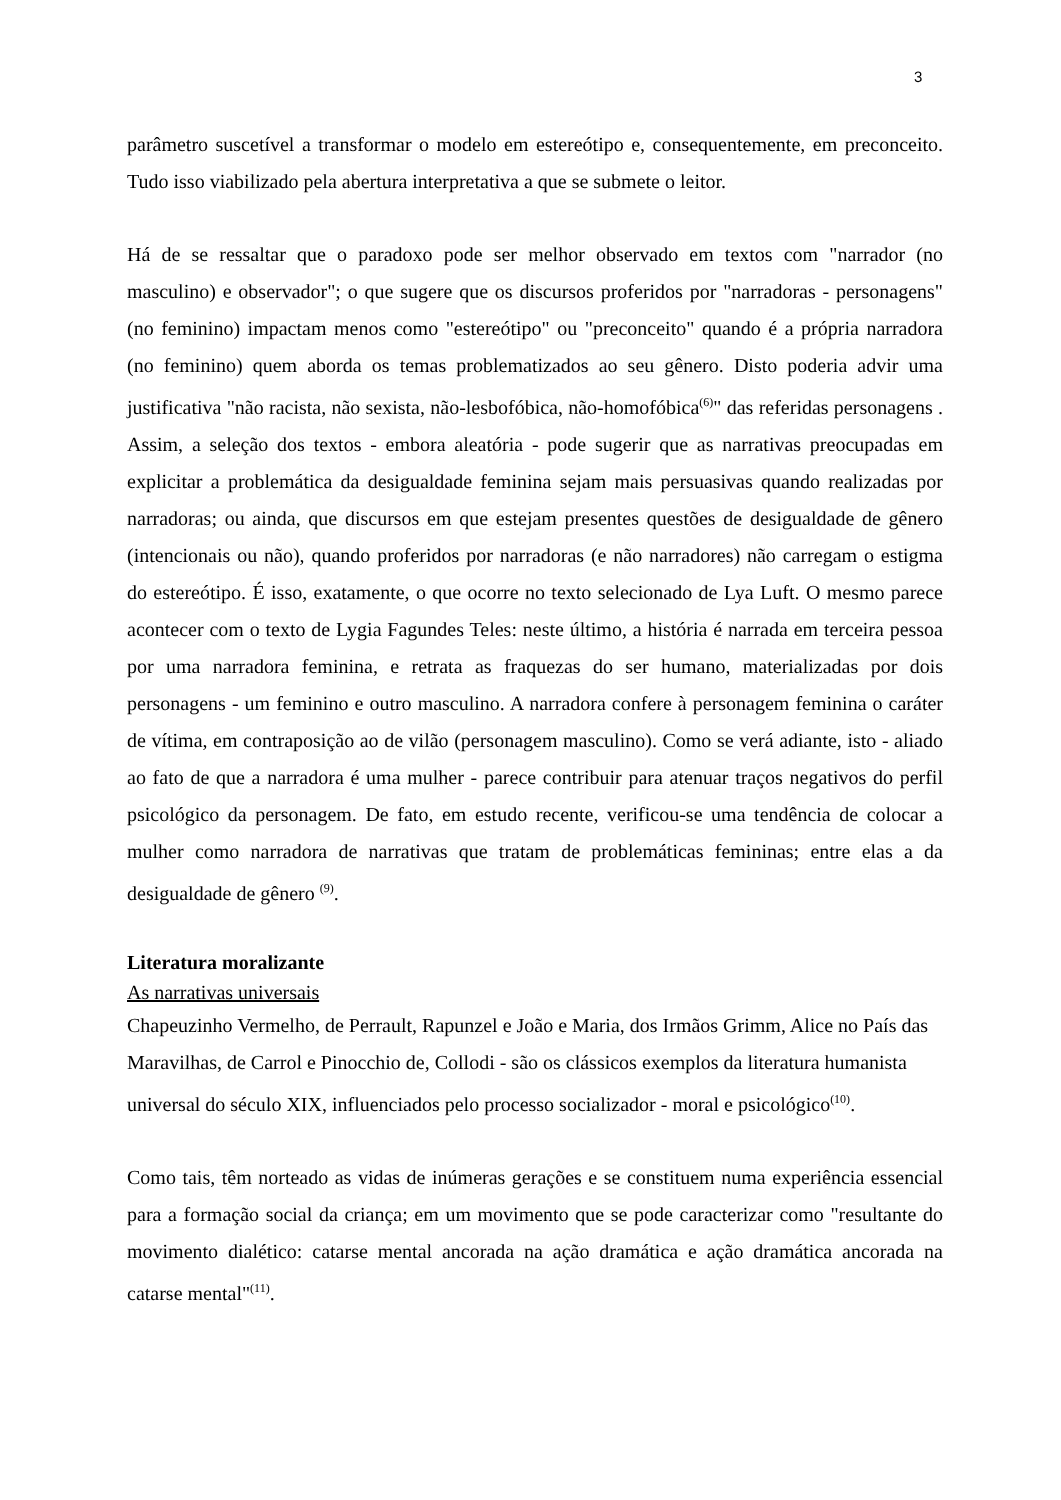3
parâmetro suscetível a transformar o modelo em estereótipo e, consequentemente, em preconceito. Tudo isso viabilizado pela abertura interpretativa a que se submete o leitor.
Há de se ressaltar que o paradoxo pode ser melhor observado em textos com "narrador (no masculino) e observador"; o que sugere que os discursos proferidos por "narradoras - personagens" (no feminino) impactam menos como "estereótipo" ou "preconceito" quando é a própria narradora (no feminino) quem aborda os temas problematizados ao seu gênero. Disto poderia advir uma justificativa "não racista, não sexista, não-lesbofóbica, não-homofóbica<sup>(6)</sup>" das referidas personagens . Assim, a seleção dos textos - embora aleatória - pode sugerir que as narrativas preocupadas em explicitar a problemática da desigualdade feminina sejam mais persuasivas quando realizadas por narradoras; ou ainda, que discursos em que estejam presentes questões de desigualdade de gênero (intencionais ou não), quando proferidos por narradoras (e não narradores) não carregam o estigma do estereótipo. É isso, exatamente, o que ocorre no texto selecionado de Lya Luft. O mesmo parece acontecer com o texto de Lygia Fagundes Teles: neste último, a história é narrada em terceira pessoa por uma narradora feminina, e retrata as fraquezas do ser humano, materializadas por dois personagens - um feminino e outro masculino. A narradora confere à personagem feminina o caráter de vítima, em contraposição ao de vilão (personagem masculino). Como se verá adiante, isto - aliado ao fato de que a narradora é uma mulher - parece contribuir para atenuar traços negativos do perfil psicológico da personagem. De fato, em estudo recente, verificou-se uma tendência de colocar a mulher como narradora de narrativas que tratam de problemáticas femininas; entre elas a da desigualdade de gênero <sup>(9)</sup>.
Literatura moralizante
As narrativas universais
Chapeuzinho Vermelho, de Perrault, Rapunzel e João e Maria, dos Irmãos Grimm, Alice no País das Maravilhas, de Carrol e Pinocchio de, Collodi - são os clássicos exemplos da literatura humanista universal do século XIX, influenciados pelo processo socializador - moral e psicológico<sup>(10)</sup>.
Como tais, têm norteado as vidas de inúmeras gerações e se constituem numa experiência essencial para a formação social da criança; em um movimento que se pode caracterizar como "resultante do movimento dialético: catarse mental ancorada na ação dramática e ação dramática ancorada na catarse mental"<sup>(11)</sup>.